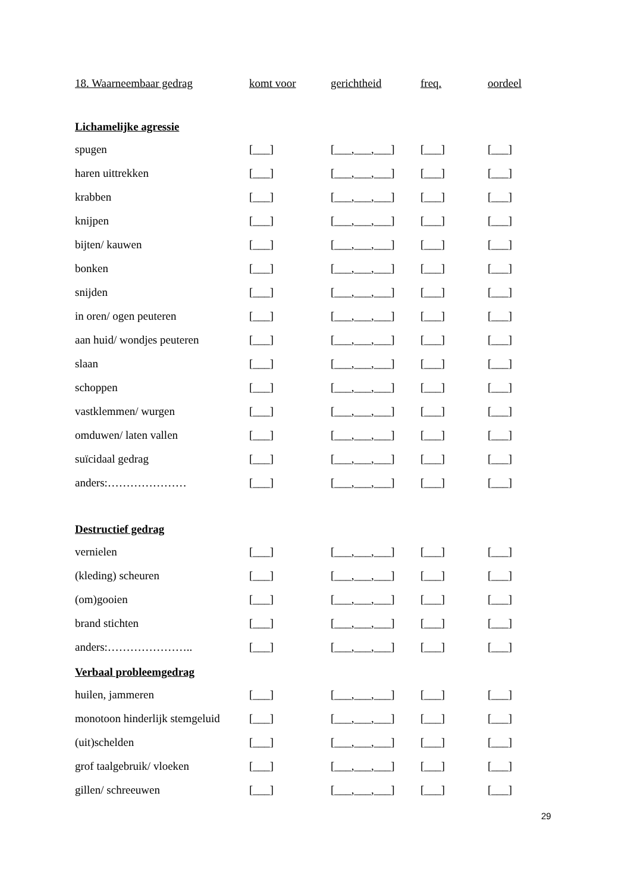| 18. Waarneembaar gedrag | komt voor | gerichtheid | freq. | oordeel |
| Lichamelijke agressie | | | | |
| spugen | [___] | [___,___,___] | [___] | [___] |
| haren uittrekken | [___] | [___,___,___] | [___] | [___] |
| krabben | [___] | [___,___,___] | [___] | [___] |
| knijpen | [___] | [___,___,___] | [___] | [___] |
| bijten/ kauwen | [___] | [___,___,___] | [___] | [___] |
| bonken | [___] | [___,___,___] | [___] | [___] |
| snijden | [___] | [___,___,___] | [___] | [___] |
| in oren/ ogen peuteren | [___] | [___,___,___] | [___] | [___] |
| aan huid/ wondjes peuteren | [___] | [___,___,___] | [___] | [___] |
| slaan | [___] | [___,___,___] | [___] | [___] |
| schoppen | [___] | [___,___,___] | [___] | [___] |
| vastklemmen/ wurgen | [___] | [___,___,___] | [___] | [___] |
| omduwen/ laten vallen | [___] | [___,___,___] | [___] | [___] |
| suïcidaal gedrag | [___] | [___,___,___] | [___] | [___] |
| anders:………………… | [___] | [___,___,___] | [___] | [___] |
| Destructief gedrag | | | | |
| vernielen | [___] | [___,___,___] | [___] | [___] |
| (kleding) scheuren | [___] | [___,___,___] | [___] | [___] |
| (om)gooien | [___] | [___,___,___] | [___] | [___] |
| brand stichten | [___] | [___,___,___] | [___] | [___] |
| anders:………………….. | [___] | [___,___,___] | [___] | [___] |
| Verbaal probleemgedrag | | | | |
| huilen, jammeren | [___] | [___,___,___] | [___] | [___] |
| monotoon hinderlijk stemgeluid | [___] | [___,___,___] | [___] | [___] |
| (uit)schelden | [___] | [___,___,___] | [___] | [___] |
| grof taalgebruik/ vloeken | [___] | [___,___,___] | [___] | [___] |
| gillen/ schreeuwen | [___] | [___,___,___] | [___] | [___] |
29